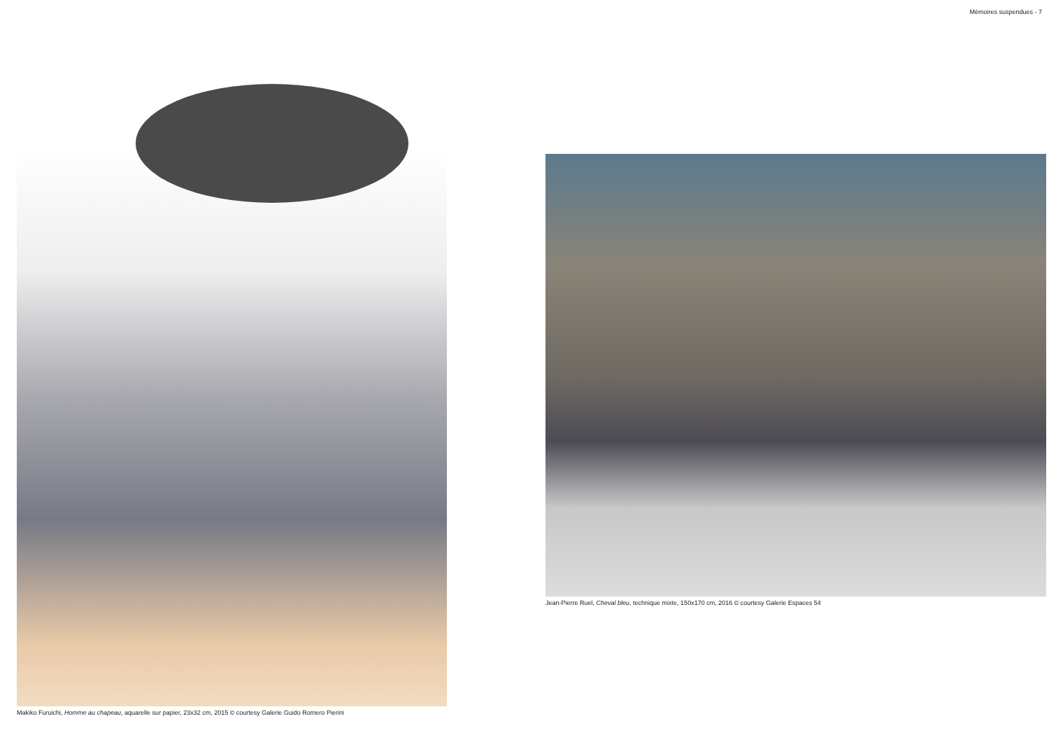Mémoires suspendues - 7
Makiko Furuichi, Homme au chapeau, aquarelle sur papier, 23x32 cm, 2015 © courtesy Galerie Guido Romero Pierini
Jean-Pierre Ruel, Cheval bleu, technique mixte, 150x170 cm, 2016 © courtesy Galerie Espaces 54